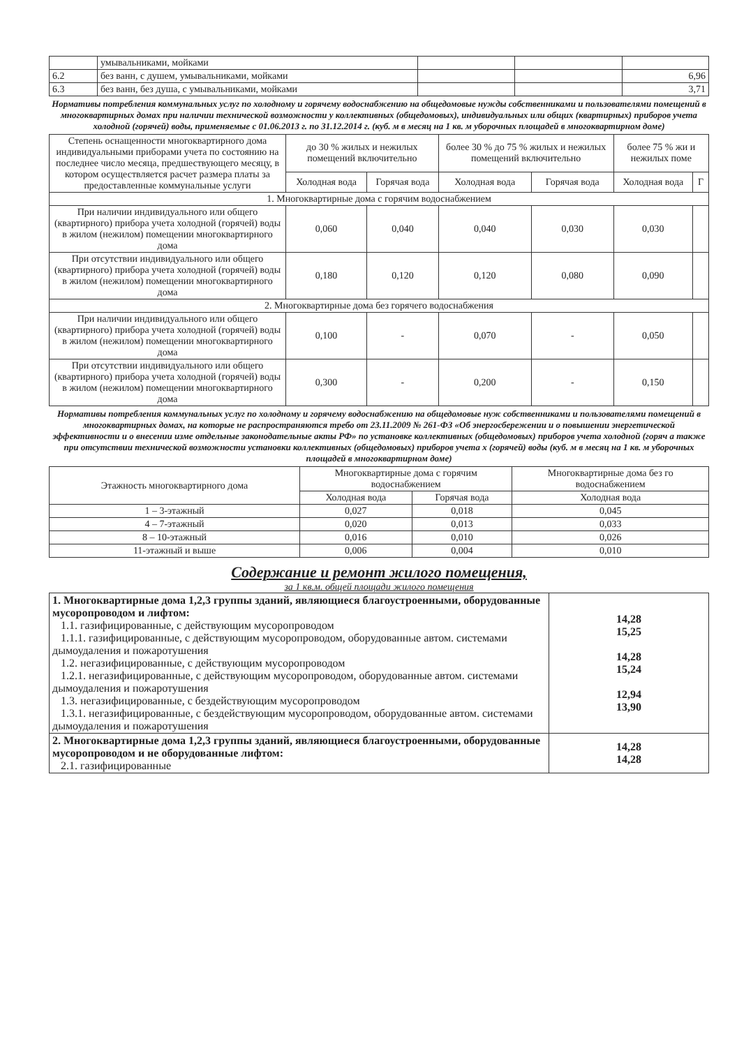| | умывальниками, мойками | | | |
| 6.2 | без ванн, с душем, умывальниками, мойками | | | 6,96 |
| 6.3 | без ванн, без душа, с умывальниками, мойками | | | 3,71 |
Нормативы потребления коммунальных услуг по холодному и горячему водоснабжению на общедомовые нужды собственниками и пользователями помещений в многоквартирных домах при наличии технической возможности у коллективных (общедомовых), индивидуальных или общих (квартирных) приборов учета холодной (горячей) воды, применяемые с 01.06.2013 г. по 31.12.2014 г. (куб. м в месяц на 1 кв. м уборочных площадей в многоквартирном доме)
| Степень оснащенности многоквартирного дома индивидуальными приборами учета по состоянию на последнее число месяца, предшествующего месяцу, в котором осуществляется расчет размера платы за предоставленные коммунальные услуги | до 30 % жилых и нежилых помещений включительно | | более 30 % до 75 % жилых и нежилых помещений включительно | | более 75 % жи и нежилых поме | |
| | Холодная вода | Горячая вода | Холодная вода | Горячая вода | Холодная вода | Г |
| 1. Многоквартирные дома с горячим водоснабжением | | | | | | |
| При наличии индивидуального или общего (квартирного) прибора учета холодной (горячей) воды в жилом (нежилом) помещении многоквартирного дома | 0,060 | 0,040 | 0,040 | 0,030 | 0,030 | |
| При отсутствии индивидуального или общего (квартирного) прибора учета холодной (горячей) воды в жилом (нежилом) помещении многоквартирного дома | 0,180 | 0,120 | 0,120 | 0,080 | 0,090 | |
| 2. Многоквартирные дома без горячего водоснабжения | | | | | | |
| При наличии индивидуального или общего (квартирного) прибора учета холодной (горячей) воды в жилом (нежилом) помещении многоквартирного дома | 0,100 | - | 0,070 | - | 0,050 | |
| При отсутствии индивидуального или общего (квартирного) прибора учета холодной (горячей) воды в жилом (нежилом) помещении многоквартирного дома | 0,300 | - | 0,200 | - | 0,150 | |
Нормативы потребления коммунальных услуг по холодному и горячему водоснабжению на общедомовые нуж собственниками и пользователями помещений в многоквартирных домах, на которые не распространяются требо от 23.11.2009 № 261-ФЗ «Об энергосбережении и о повышении энергетической эффективности и о внесении изме отдельные законодательные акты РФ» по установке коллективных (общедомовых) приборов учета холодной (горяч а также при отсутствии технической возможности установки коллективных (общедомовых) приборов учета х (горячей) воды (куб. м в месяц на 1 кв. м уборочных площадей в многоквартирном доме)
| Этажность многоквартирного дома | Многоквартирные дома с горячим водоснабжением | | Многоквартирные дома без го водоснабжением |
| | Холодная вода | Горячая вода | Холодная вода |
| 1 – 3-этажный | 0,027 | 0,018 | 0,045 |
| 4 – 7-этажный | 0,020 | 0,013 | 0,033 |
| 8 – 10-этажный | 0,016 | 0,010 | 0,026 |
| 11-этажный и выше | 0,006 | 0,004 | 0,010 |
Содержание и ремонт жилого помещения,
за 1 кв.м. общей площади жилого помещения
| 1. Многоквартирные дома 1,2,3 группы зданий, являющиеся благоустроенными, оборудованные мусоропроводом и лифтом: 1.1. газифицированные, с действующим мусоропроводом 1.1.1. газифицированные, с действующим мусоропроводом, оборудованные автом. системами дымоудаления и пожаротушения 1.2. негазифицированные, с действующим мусоропроводом 1.2.1. негазифицированные, с действующим мусоропроводом, оборудованные автом. системами дымоудаления и пожаротушения 1.3. негазифицированные, с бездействующим мусоропроводом 1.3.1. негазифицированные, с бездействующим мусоропроводом, оборудованные автом. системами дымоудаления и пожаротушения | 14,28 15,25 14,28 15,24 12,94 13,90 |
| 2. Многоквартирные дома 1,2,3 группы зданий, являющиеся благоустроенными, оборудованные мусоропроводом и не оборудованные лифтом: 2.1. газифицированные | 14,28 14,28 |